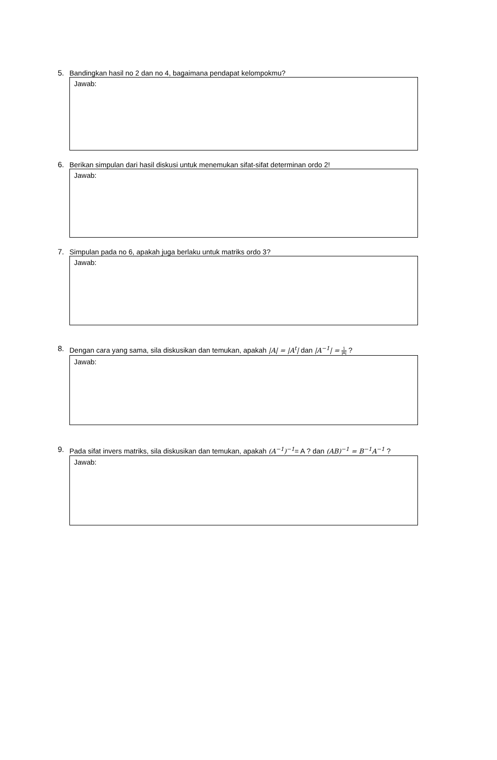5. Bandingkan hasil no 2 dan no 4, bagaimana pendapat kelompokmu?
Jawab:
6. Berikan simpulan dari hasil diskusi untuk menemukan sifat-sifat determinan ordo 2!
Jawab:
7. Simpulan pada no 6, apakah juga berlaku untuk matriks ordo 3?
Jawab:
8. Dengan cara yang sama, sila diskusikan dan temukan, apakah |A| = |A<sup>t</sup>| dan |A<sup>−1</sup>| = 1 |A| ?
Jawab:
9. Pada sifat invers matriks, sila diskusikan dan temukan, apakah (A<sup>−1</sup>)<sup>−1</sup>= A ? dan (AB)<sup>−1</sup> = B<sup>−1</sup>A<sup>−1</sup> ?
Jawab: